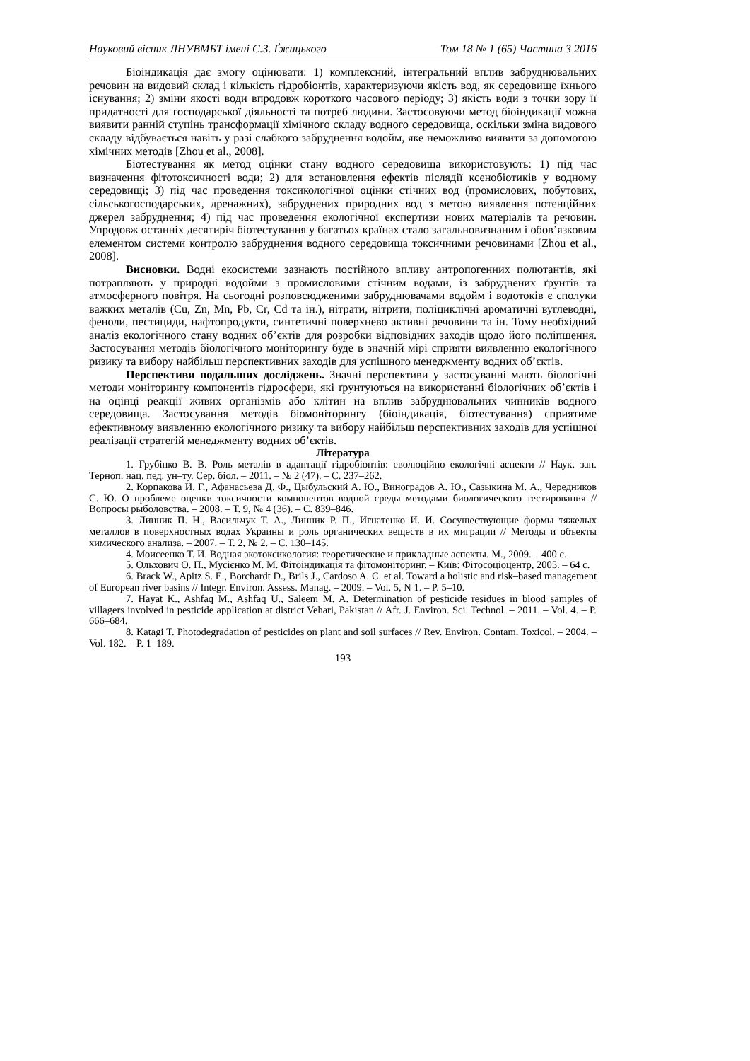Науковий вісник ЛНУВМБТ імені С.З. Ґжицького Том 18 № 1 (65) Частина 3 2016
Біоіндикація дає змогу оцінювати: 1) комплексний, інтегральний вплив забруднювальних речовин на видовий склад і кількість гідробіонтів, характеризуючи якість вод, як середовище їхнього існування; 2) зміни якості води впродовж короткого часового періоду; 3) якість води з точки зору її придатності для господарської діяльності та потреб людини. Застосовуючи метод біоіндикації можна виявити ранній ступінь трансформації хімічного складу водного середовища, оскільки зміна видового складу відбувається навіть у разі слабкого забруднення водойм, яке неможливо виявити за допомогою хімічних методів [Zhou et al., 2008].
Біотестування як метод оцінки стану водного середовища використовують: 1) під час визначення фітотоксичності води; 2) для встановлення ефектів післядії ксенобіотиків у водному середовищі; 3) під час проведення токсикологічної оцінки стічних вод (промислових, побутових, сільськогосподарських, дренажних), забруднених природних вод з метою виявлення потенційних джерел забруднення; 4) під час проведення екологічної експертизи нових матеріалів та речовин. Упродовж останніх десятиріч біотестування у багатьох країнах стало загальновизнаним і обов’язковим елементом системи контролю забруднення водного середовища токсичними речовинами [Zhou et al., 2008].
Висновки. Водні екосистеми зазнають постійного впливу антропогенних полютантів, які потрапляють у природні водойми з промисловими стічним водами, із забруднених ґрунтів та атмосферного повітря. На сьогодні розповсюдженими забруднювачами водойм і водотоків є сполуки важких металів (Cu, Zn, Mn, Pb, Cr, Cd та ін.), нітрати, нітрити, поліциклічні ароматичні вуглеводні, феноли, пестициди, нафтопродукти, синтетичні поверхнево активні речовини та ін. Тому необхідний аналіз екологічного стану водних об’єктів для розробки відповідних заходів щодо його поліпшення. Застосування методів біологічного моніторингу буде в значній мірі сприяти виявленню екологічного ризику та вибору найбільш перспективних заходів для успішного менеджменту водних об’єктів.
Перспективи подальших досліджень. Значні перспективи у застосуванні мають біологічні методи моніторингу компонентів гідросфери, які ґрунтуються на використанні біологічних об’єктів і на оцінці реакції живих організмів або клітин на вплив забруднювальних чинників водного середовища. Застосування методів біомоніторингу (біоіндикація, біотестування) сприятиме ефективному виявленню екологічного ризику та вибору найбільш перспективних заходів для успішної реалізації стратегій менеджменту водних об’єктів.
Література
1. Грубінко В. В. Роль металів в адаптації гідробіонтів: еволюційно–екологічні аспекти // Наук. зап. Терноп. нац. пед. ун–ту. Сер. біол. – 2011. – № 2 (47). – С. 237–262.
2. Корпакова И. Г., Афанасьева Д. Ф., Цыбульский А. Ю., Виноградов А. Ю., Сазыкина М. А., Чередников С. Ю. О проблеме оценки токсичности компонентов водной среды методами биологического тестирования // Вопросы рыболовства. – 2008. – Т. 9, № 4 (36). – С. 839–846.
3. Линник П. Н., Васильчук Т. А., Линник Р. П., Игнатенко И. И. Сосуществующие формы тяжелых металлов в поверхностных водах Украины и роль органических веществ в их миграции // Методы и объекты химического анализа. – 2007. – Т. 2, № 2. – С. 130–145.
4. Моисеенко Т. И. Водная экотоксикология: теоретические и прикладные аспекты. М., 2009. – 400 с.
5. Ольхович О. П., Мусієнко М. М. Фітоіндикація та фітомоніторинг. – Київ: Фітосоціоцентр, 2005. – 64 с.
6. Brack W., Apitz S. E., Borchardt D., Brils J., Cardoso A. C. et al. Toward a holistic and risk–based management of European river basins // Integr. Environ. Assess. Manag. – 2009. – Vol. 5, N 1. – P. 5–10.
7. Hayat K., Ashfaq M., Ashfaq U., Saleem M. A. Determination of pesticide residues in blood samples of villagers involved in pesticide application at district Vehari, Pakistan // Afr. J. Environ. Sci. Technol. – 2011. – Vol. 4. – P. 666–684.
8. Katagi T. Photodegradation of pesticides on plant and soil surfaces // Rev. Environ. Contam. Toxicol. – 2004. – Vol. 182. – P. 1–189.
193